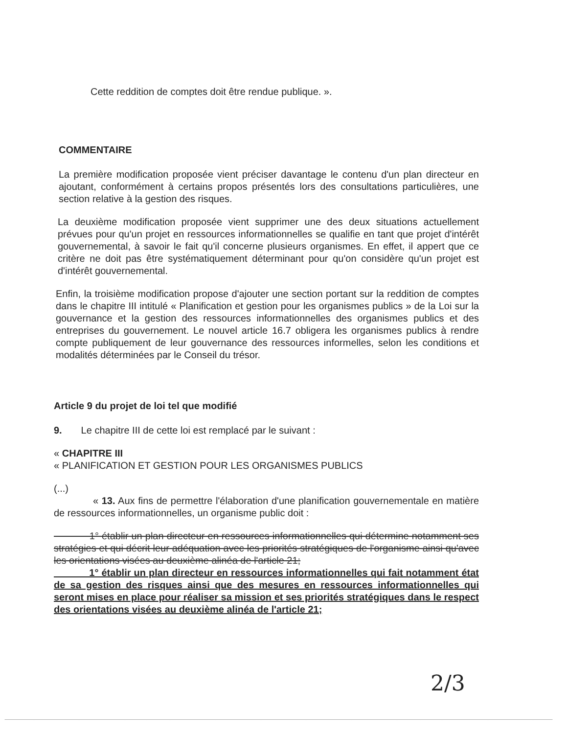Cette reddition de comptes doit être rendue publique. ».
COMMENTAIRE
La première modification proposée vient préciser davantage le contenu d'un plan directeur en ajoutant, conformément à certains propos présentés lors des consultations particulières, une section relative à la gestion des risques.
La deuxième modification proposée vient supprimer une des deux situations actuellement prévues pour qu'un projet en ressources informationnelles se qualifie en tant que projet d'intérêt gouvernemental, à savoir le fait qu'il concerne plusieurs organismes. En effet, il appert que ce critère ne doit pas être systématiquement déterminant pour qu'on considère qu'un projet est d'intérêt gouvernemental.
Enfin, la troisième modification propose d'ajouter une section portant sur la reddition de comptes dans le chapitre III intitulé « Planification et gestion pour les organismes publics » de la Loi sur la gouvernance et la gestion des ressources informationnelles des organismes publics et des entreprises du gouvernement. Le nouvel article 16.7 obligera les organismes publics à rendre compte publiquement de leur gouvernance des ressources informelles, selon les conditions et modalités déterminées par le Conseil du trésor.
Article 9 du projet de loi tel que modifié
9. Le chapitre III de cette loi est remplacé par le suivant :
« CHAPITRE III
« PLANIFICATION ET GESTION POUR LES ORGANISMES PUBLICS
(...)
« 13. Aux fins de permettre l'élaboration d'une planification gouvernementale en matière de ressources informationnelles, un organisme public doit :
1° établir un plan directeur en ressources informationnelles qui détermine notamment ses stratégies et qui décrit leur adéquation avec les priorités stratégiques de l'organisme ainsi qu'avec les orientations visées au deuxième alinéa de l'article 21;
1° établir un plan directeur en ressources informationnelles qui fait notamment état de sa gestion des risques ainsi que des mesures en ressources informationnelles qui seront mises en place pour réaliser sa mission et ses priorités stratégiques dans le respect des orientations visées au deuxième alinéa de l'article 21;
2/3